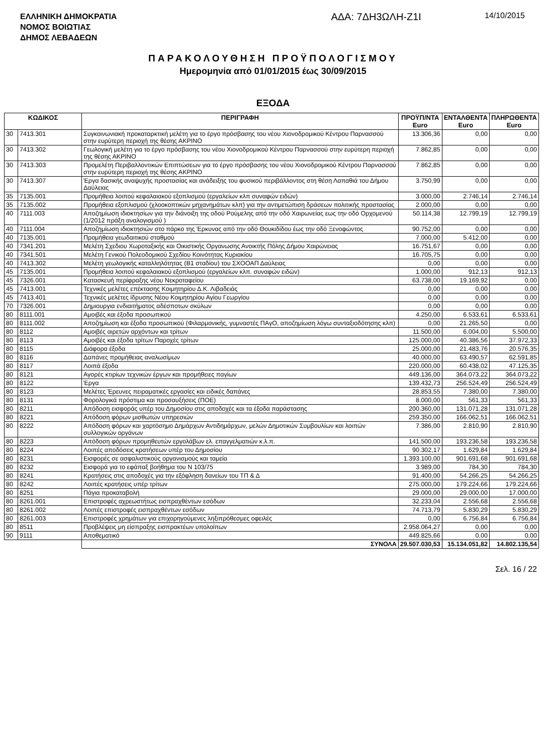ΕΛΛΗΝΙΚΗ ΔΗΜΟΚΡΑΤΙΑ
ΝΟΜΟΣ ΒΟΙΩΤΙΑΣ
ΔΗΜΟΣ ΛΕΒΑΔΕΩΝ
ΑΔΑ: 7ΔΗ3ΩΛΗ-Ζ1Ι
14/10/2015
ΠΑΡΑΚΟΛΟΥΘΗΣΗ ΠΡΟΫΠΟΛΟΓΙΣΜΟΥ
Ημερομηνία από 01/01/2015 έως 30/09/2015
ΕΞΟΔΑ
| ΚΩΔΙΚΟΣ | | ΠΕΡΙΓΡΑΦΗ | ΠΡΟΫΠ/ΝΤΑ Euro | ΕΝΤΑΛΘΕΝΤΑ Euro | ΠΛΗΡΩΘΕΝΤΑ Euro |
| --- | --- | --- | --- | --- | --- |
| 30 | 7413.301 | Συγκοινωνιακή προκαταρκτική μελέτη για το έργο πρόσβασης του νέου Χιονοδρομικού Κέντρου Παρνασσού στην ευρύτερη περιοχή της θέσης ΑΚΡΙΝΟ | 13.306,36 | 0,00 | 0,00 |
| 30 | 7413.302 | Γεωλογική μελέτη για το έργο πρόσβασης του νέου Χιονοδρομικού Κέντρου Παρνασσού στην ευρύτερη περιοχή της θέσης ΑΚΡΙΝΟ | 7.862,85 | 0,00 | 0,00 |
| 30 | 7413.303 | Προμελέτη Περιβαλλοντικών Επιπτώσεων για το έργο πρόσβασης του νέου Χιονοδρομικού Κέντρου Παρνασσού στην ευρύτερη περιοχή της θέσης ΑΚΡΙΝΟ | 7.862,85 | 0,00 | 0,00 |
| 30 | 7413.307 | Έργα δασικής αναψυχής προστασίας και ανάδειξης του φυσικού περιβάλλοντος στη θέση Λαπαθιά του Δήμου Δαύλειας | 3.750,99 | 0,00 | 0,00 |
| 35 | 7135.001 | Προμήθεια λοιπού κεφαλαιακού εξοπλισμού (εργαλείων κλπ συναφών ειδών) | 3.000,00 | 2.746,14 | 2.746,14 |
| 35 | 7135.002 | Προμήθεια εξοπλισμού (χλοοκοπτικών μηχανημάτων κλπ) για την αντιμετώπιση δράσεων πολιτικής προστασίας | 2.000,00 | 0,00 | 0,00 |
| 40 | 7111.003 | Αποζημίωση ιδιοκτησίων για την διάνοιξη της οδού Ρούμελης από την οδό Χαιρωνείας εως την οδό Ορχομενού (1/2012 πράξη αναλογισμού ) | 50.114,38 | 12.799,19 | 12.799,19 |
| 40 | 7111.004 | Αποζημίωση ιδιοκτησιών στο πάρκο της Έρκυνας από την οδό Θουκιδίδου έως την οδό Ξενοφώντος | 90.752,00 | 0,00 | 0,00 |
| 40 | 7135.001 | Προμήθεια γεωδαιτικού σταθμού | 7.000,00 | 5.412,00 | 0,00 |
| 40 | 7341.201 | Μελέτη Σχεδιου Χωροταξικής και Οικιστικής Οργανωσης Ανοικτής Πόλης Δήμου Χαιρώνειας | 16.751,67 | 0,00 | 0,00 |
| 40 | 7341.501 | Μελέτη Γενικού Πολεοδομικού Σχεδίου Κοινότητας Κυριακίου | 16.705,75 | 0,00 | 0,00 |
| 40 | 7413.302 | Μελέτη γεωλογικής καταλληλότητας (Β1 σταδίου) του ΣΧΟΟΑΠ Δαύλειας | 0,00 | 0,00 | 0,00 |
| 45 | 7135.001 | Προμήθεια λοιπού κεφαλαιακού εξοπλισμού (εργαλείων κλπ. συναφών ειδών) | 1.000,00 | 912,13 | 912,13 |
| 45 | 7326.001 | Κατασκευή περίφραξης νέου Νεκροταφείου | 63.738,00 | 19.169,92 | 0,00 |
| 45 | 7413.001 | Τεχνικές μελέτες επέκτασης Κοιμητηρίου Δ.Κ. Λιβαδειάς | 0,00 | 0,00 | 0,00 |
| 45 | 7413.401 | Τεχνικές μελέτες ίδρυσης Νέου Κοιμητηρίου Αγίου Γεωργίου | 0,00 | 0,00 | 0,00 |
| 70 | 7326.001 | Δημιουργια ενδιαιτήματος αδέσποτων σκύλων | 0,00 | 0,00 | 0,00 |
| 80 | 8111.001 | Αμοιβές και έξοδα προσωπικού | 4.250,00 | 6.533,61 | 6.533,61 |
| 80 | 8111.002 | Αποζημίωση και έξοδα προσωπικού (Φιλαρμονικής, γυμναστές ΠΑγΟ, αποζημίωση λόγω συνταξιοδότησης κλπ) | 0,00 | 21.265,50 | 0,00 |
| 80 | 8112 | Αμοιβές αιρετών αρχόντων και τρίτων | 11.500,00 | 6.004,00 | 5.500,00 |
| 80 | 8113 | Αμοιβές και έξοδα τρίτων Παροχές τρίτων | 125.000,00 | 40.386,56 | 37.972,33 |
| 80 | 8115 | Διάφορα έξοδα | 25.000,00 | 21.483,76 | 20.576,35 |
| 80 | 8116 | Δαπάνες προμήθειας αναλωσίμων | 40.000,00 | 63.490,57 | 62.591,85 |
| 80 | 8117 | Λοιπά έξοδα | 220.000,00 | 60.438,02 | 47.125,35 |
| 80 | 8121 | Αγορές κτιρίων τεχνικών έργων και προμήθειες παγίων | 449.136,00 | 364.073,22 | 364.073,22 |
| 80 | 8122 | Έργα | 139.432,73 | 256.524,49 | 256.524,49 |
| 80 | 8123 | Μελέτες Έρευνες πειραματικές εργασίες και ειδικές δαπάνες | 28.853,55 | 7.380,00 | 7.380,00 |
| 80 | 8131 | Φορολογικά πρόστιμα και προσαυξήσεις (ΠΟΕ) | 8.000,00 | 561,33 | 561,33 |
| 80 | 8211 | Απόδοση εισφοράς υπέρ του Δημοσίου στις αποδοχές και τα έξοδα παράστασης | 200.360,00 | 131.071,28 | 131.071,28 |
| 80 | 8221 | Απόδοση φόρων μισθωτών υπηρεσιών | 259.350,00 | 166.062,51 | 166.062,51 |
| 80 | 8222 | Απόδοση φόρων και χαρτόσημο Δημάρχων Αντιδημάρχων, μελών Δημοτικών Συμβουλίων και λοιπών συλλογικών οργάνων | 7.386,00 | 2.810,90 | 2.810,90 |
| 80 | 8223 | Απόδοση φόρων προμηθευτών εργολάβων ελ. επαγγελματιών κ.λ.π. | 141.500,00 | 193.236,58 | 193.236,58 |
| 80 | 8224 | Λοιπές αποδόσεις κρατήσεων υπέρ του Δημοσίου | 90.302,17 | 1.629,84 | 1.629,84 |
| 80 | 8231 | Εισφορές σε ασφαλιστικούς οργανισμούς και ταμεία | 1.393.100,00 | 901.691,68 | 901.691,68 |
| 80 | 8232 | Εισφορά για το εφάπαξ βοήθημα του Ν 103/75 | 3.989,00 | 784,30 | 784,30 |
| 80 | 8241 | Κρατήσεις στις αποδοχές για την εξόφληση δανείων του ΤΠ & Δ | 91.400,00 | 54.266,25 | 54.266,25 |
| 80 | 8242 | Λοιπές κρατήσεις υπέρ τρίτων | 275.000,00 | 179.224,66 | 179.224,66 |
| 80 | 8251 | Πάγια προκαταβολή | 29.000,00 | 29.000,00 | 17.000,00 |
| 80 | 8261.001 | Επιστροφές αχρεωστήτως εισπραχθέντων εσόδων | 32.233,04 | 2.556,68 | 2.556,68 |
| 80 | 8261.002 | Λοιπές επιστροφές εισπραχθέντων εσόδων | 74.713,79 | 5.830,29 | 5.830,29 |
| 80 | 8261.003 | Επιστροφές χρημάτων για επιχορηγούμενες ληξιπρόθεσμες οφειλές | 0,00 | 6.756,84 | 6.756,84 |
| 80 | 8511 | Προβλέψεις μη είσπραξης εισπρακτέων υπολοίπων | 2.958.064,27 | 0,00 | 0,00 |
| 90 | 9111 | Αποθεματικό | 449.825,66 | 0,00 | 0,00 |
| | | ΣΥΝΟΛΑ | 29.507.030,53 | 15.134.051,82 | 14.802.135,54 |
Σελ. 16 / 22